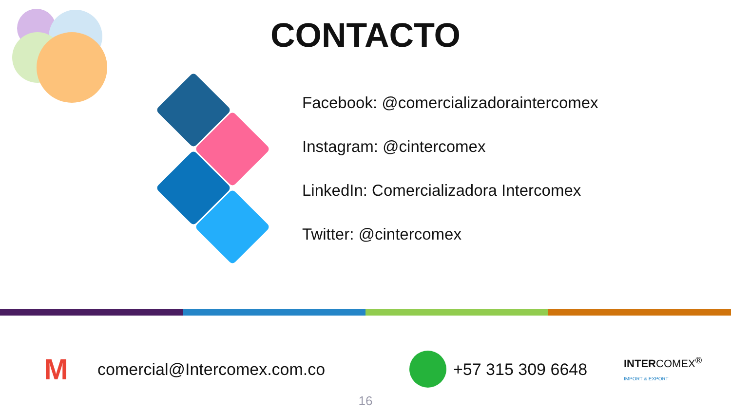CONTACTO
Facebook: @comercializadoraintercomex
Instagram: @cintercomex
LinkedIn: Comercializadora Intercomex
Twitter: @cintercomex
M comercial@Intercomex.com.co +57 315 309 6648 INTERCOMEX<sup>®</sup>
IMPORT & EXPORT
16